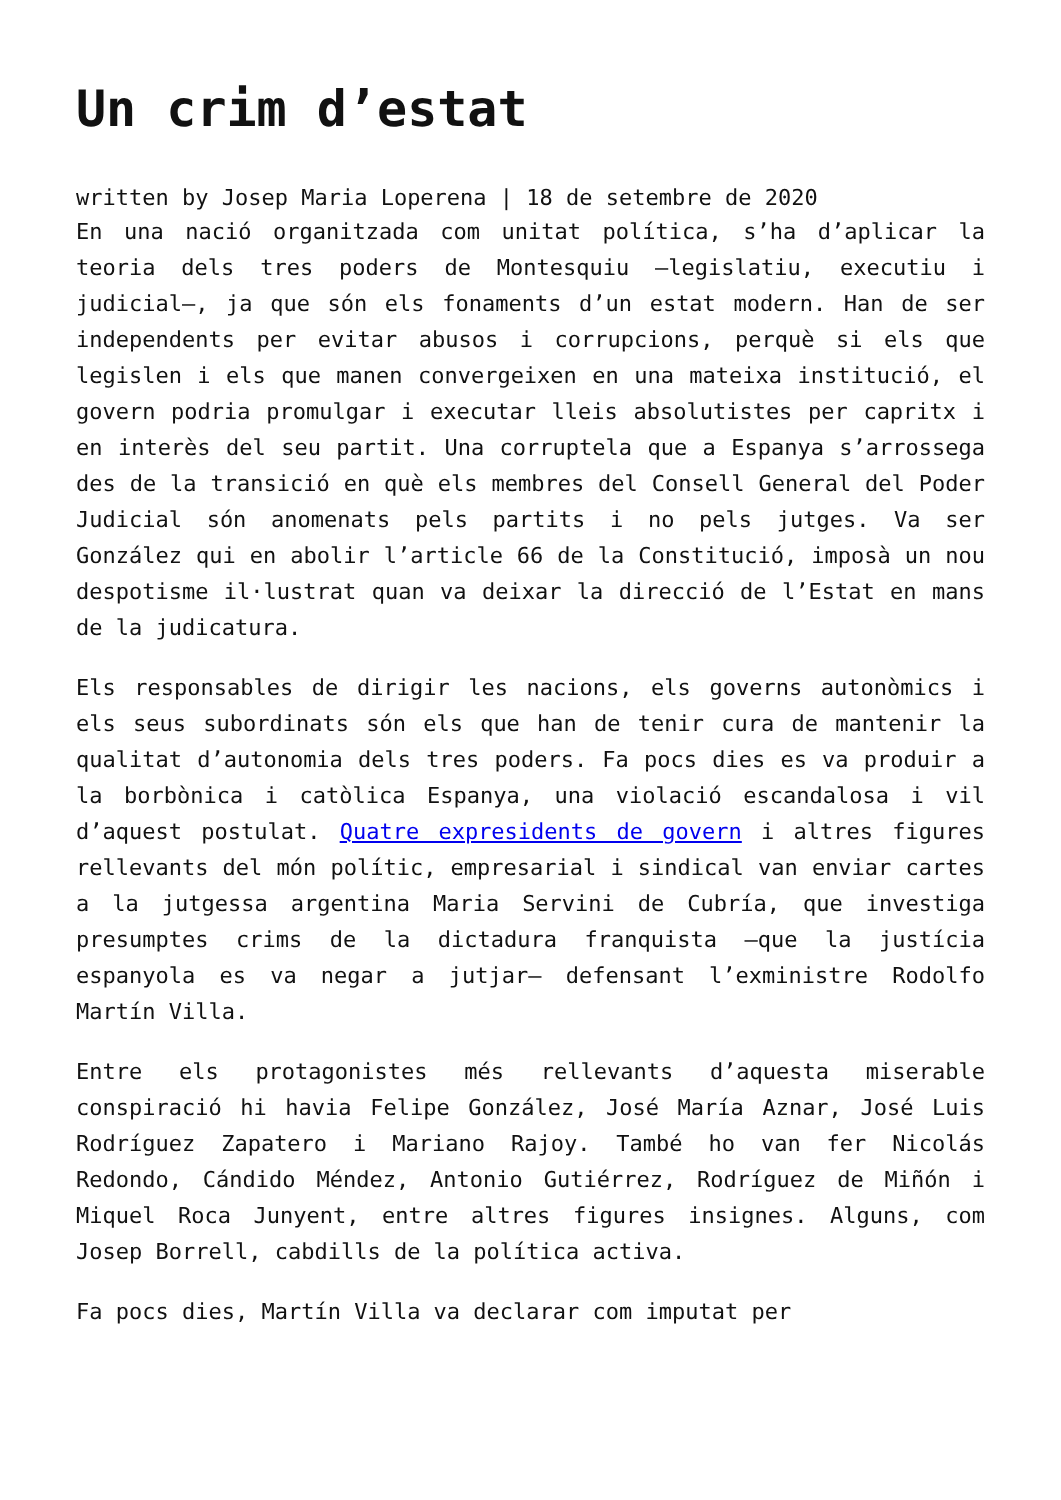Un crim d’estat
written by Josep Maria Loperena | 18 de setembre de 2020
En una nació organitzada com unitat política, s’ha d’aplicar la teoria dels tres poders de Montesquiu –legislatiu, executiu i judicial–, ja que són els fonaments d’un estat modern. Han de ser independents per evitar abusos i corrupcions, perquè si els que legislen i els que manen convergeixen en una mateixa institució, el govern podria promulgar i executar lleis absolutistes per capritx i en interès del seu partit. Una corruptela que a Espanya s’arrossega des de la transició en què els membres del Consell General del Poder Judicial són anomenats pels partits i no pels jutges. Va ser González qui en abolir l’article 66 de la Constitució, imposà un nou despotisme il·lustrat quan va deixar la direcció de l’Estat en mans de la judicatura.
Els responsables de dirigir les nacions, els governs autonòmics i els seus subordinats són els que han de tenir cura de mantenir la qualitat d’autonomia dels tres poders. Fa pocs dies es va produir a la borbònica i catòlica Espanya, una violació escandalosa i vil d’aquest postulat. Quatre expresidents de govern i altres figures rellevants del món polític, empresarial i sindical van enviar cartes a la jutgessa argentina Maria Servini de Cubría, que investiga presumptes crims de la dictadura franquista –que la justícia espanyola es va negar a jutjar– defensant l’exministre Rodolfo Martín Villa.
Entre els protagonistes més rellevants d’aquesta miserable conspiració hi havia Felipe González, José María Aznar, José Luis Rodríguez Zapatero i Mariano Rajoy. També ho van fer Nicolás Redondo, Cándido Méndez, Antonio Gutiérrez, Rodríguez de Miñón i Miquel Roca Junyent, entre altres figures insignes. Alguns, com Josep Borrell, cabdills de la política activa.
Fa pocs dies, Martín Villa va declarar com imputat per